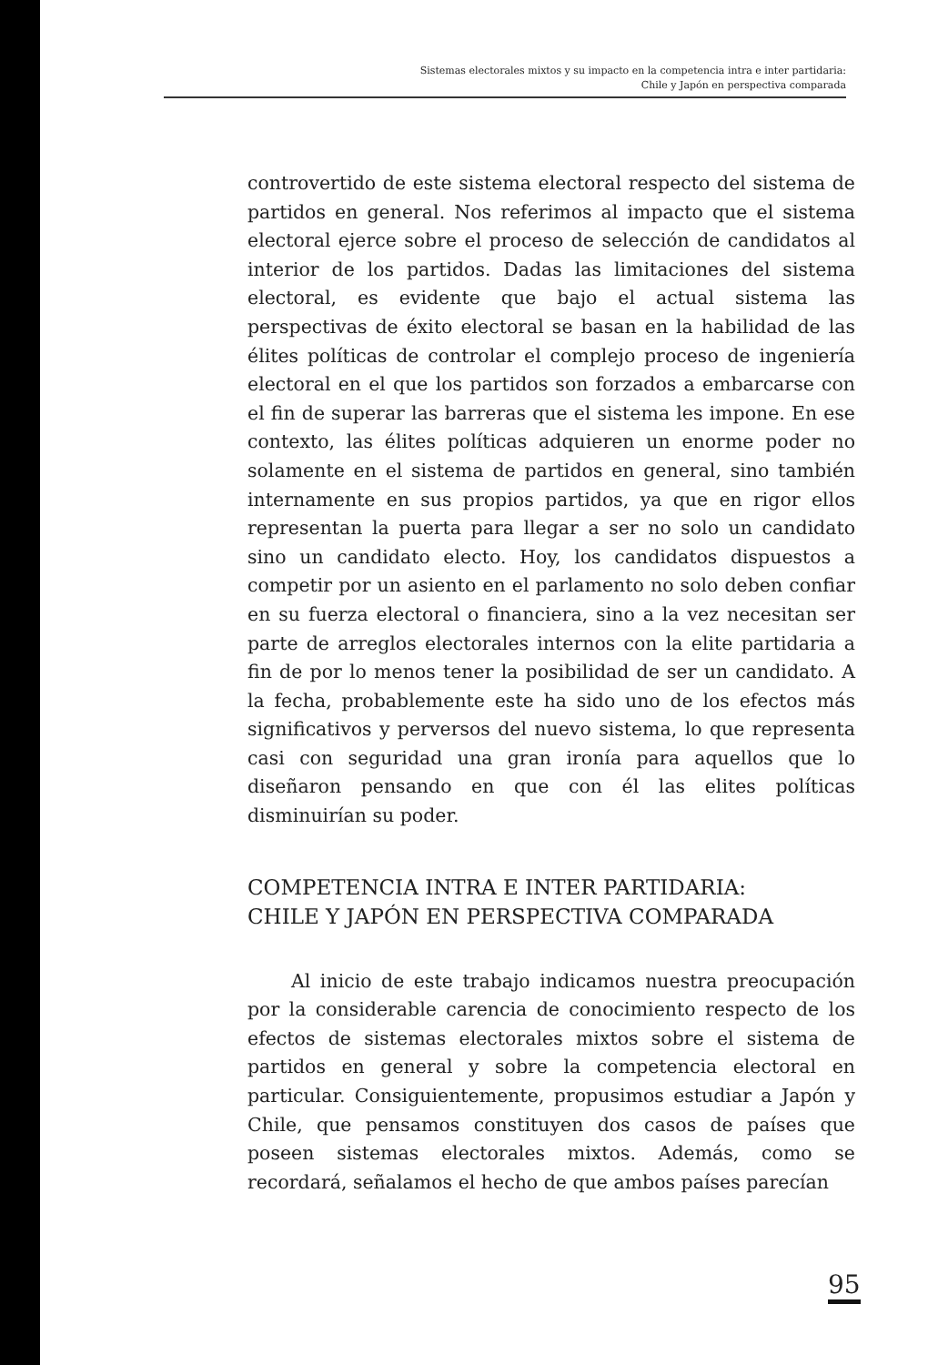Sistemas electorales mixtos y su impacto en la competencia intra e inter partidaria:
Chile y Japón en perspectiva comparada
controvertido de este sistema electoral respecto del sistema de partidos en general. Nos referimos al impacto que el sistema electoral ejerce sobre el proceso de selección de candidatos al interior de los partidos. Dadas las limitaciones del sistema electoral, es evidente que bajo el actual sistema las perspectivas de éxito electoral se basan en la habilidad de las élites políticas de controlar el complejo proceso de ingeniería electoral en el que los partidos son forzados a embarcarse con el fin de superar las barreras que el sistema les impone. En ese contexto, las élites políticas adquieren un enorme poder no solamente en el sistema de partidos en general, sino también internamente en sus propios partidos, ya que en rigor ellos representan la puerta para llegar a ser no solo un candidato sino un candidato electo. Hoy, los candidatos dispuestos a competir por un asiento en el parlamento no solo deben confiar en su fuerza electoral o financiera, sino a la vez necesitan ser parte de arreglos electorales internos con la elite partidaria a fin de por lo menos tener la posibilidad de ser un candidato. A la fecha, probablemente este ha sido uno de los efectos más significativos y perversos del nuevo sistema, lo que representa casi con seguridad una gran ironía para aquellos que lo diseñaron pensando en que con él las elites políticas disminuirían su poder.
COMPETENCIA INTRA E INTER PARTIDARIA:
CHILE Y JAPÓN EN PERSPECTIVA COMPARADA
Al inicio de este trabajo indicamos nuestra preocupación por la considerable carencia de conocimiento respecto de los efectos de sistemas electorales mixtos sobre el sistema de partidos en general y sobre la competencia electoral en particular. Consiguientemente, propusimos estudiar a Japón y Chile, que pensamos constituyen dos casos de países que poseen sistemas electorales mixtos. Además, como se recordará, señalamos el hecho de que ambos países parecían
95